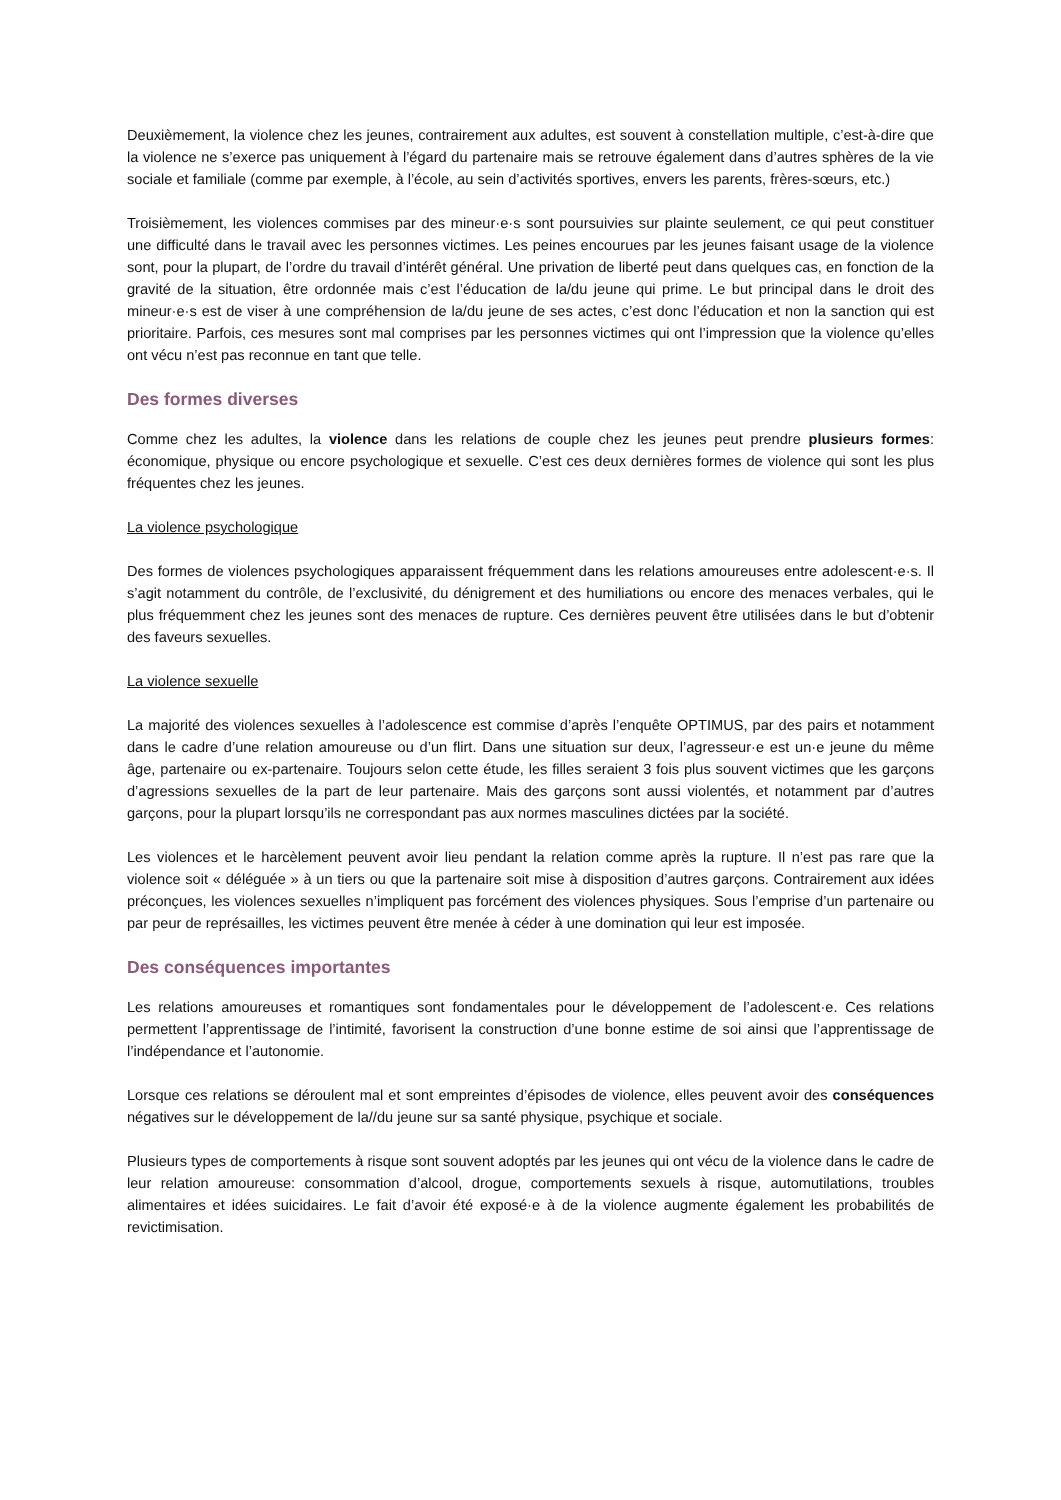Deuxièmement, la violence chez les jeunes, contrairement aux adultes, est souvent à constellation multiple, c’est-à-dire que la violence ne s’exerce pas uniquement à l’égard du partenaire mais se retrouve également dans d’autres sphères de la vie sociale et familiale (comme par exemple, à l’école, au sein d’activités sportives, envers les parents, frères-sœurs, etc.)
Troisièmement, les violences commises par des mineur·e·s sont poursuivies sur plainte seulement, ce qui peut constituer une difficulté dans le travail avec les personnes victimes. Les peines encourues par les jeunes faisant usage de la violence sont, pour la plupart, de l’ordre du travail d’intérêt général. Une privation de liberté peut dans quelques cas, en fonction de la gravité de la situation, être ordonnée mais c’est l’éducation de la/du jeune qui prime. Le but principal dans le droit des mineur·e·s est de viser à une compréhension de la/du jeune de ses actes, c’est donc l’éducation et non la sanction qui est prioritaire. Parfois, ces mesures sont mal comprises par les personnes victimes qui ont l’impression que la violence qu’elles ont vécu n’est pas reconnue en tant que telle.
Des formes diverses
Comme chez les adultes, la violence dans les relations de couple chez les jeunes peut prendre plusieurs formes: économique, physique ou encore psychologique et sexuelle. C’est ces deux dernières formes de violence qui sont les plus fréquentes chez les jeunes.
La violence psychologique
Des formes de violences psychologiques apparaissent fréquemment dans les relations amoureuses entre adolescent·e·s. Il s’agit notamment du contrôle, de l’exclusivité, du dénigrement et des humiliations ou encore des menaces verbales, qui le plus fréquemment chez les jeunes sont des menaces de rupture. Ces dernières peuvent être utilisées dans le but d’obtenir des faveurs sexuelles.
La violence sexuelle
La majorité des violences sexuelles à l’adolescence est commise d’après l’enquête OPTIMUS, par des pairs et notamment dans le cadre d’une relation amoureuse ou d’un flirt. Dans une situation sur deux, l’agresseur·e est un·e jeune du même âge, partenaire ou ex-partenaire. Toujours selon cette étude, les filles seraient 3 fois plus souvent victimes que les garçons d’agressions sexuelles de la part de leur partenaire. Mais des garçons sont aussi violentés, et notamment par d’autres garçons, pour la plupart lorsqu’ils ne correspondant pas aux normes masculines dictées par la société.
Les violences et le harcèlement peuvent avoir lieu pendant la relation comme après la rupture. Il n’est pas rare que la violence soit « déléguée » à un tiers ou que la partenaire soit mise à disposition d’autres garçons. Contrairement aux idées préconçues, les violences sexuelles n’impliquent pas forcément des violences physiques. Sous l’emprise d’un partenaire ou par peur de représailles, les victimes peuvent être menée à céder à une domination qui leur est imposée.
Des conséquences importantes
Les relations amoureuses et romantiques sont fondamentales pour le développement de l’adolescent·e. Ces relations permettent l’apprentissage de l’intimité, favorisent la construction d’une bonne estime de soi ainsi que l’apprentissage de l’indépendance et l’autonomie.
Lorsque ces relations se déroulent mal et sont empreintes d’épisodes de violence, elles peuvent avoir des conséquences négatives sur le développement de la//du jeune sur sa santé physique, psychique et sociale.
Plusieurs types de comportements à risque sont souvent adoptés par les jeunes qui ont vécu de la violence dans le cadre de leur relation amoureuse: consommation d’alcool, drogue, comportements sexuels à risque, automutilations, troubles alimentaires et idées suicidaires. Le fait d’avoir été exposé·e à de la violence augmente également les probabilités de revictimisation.